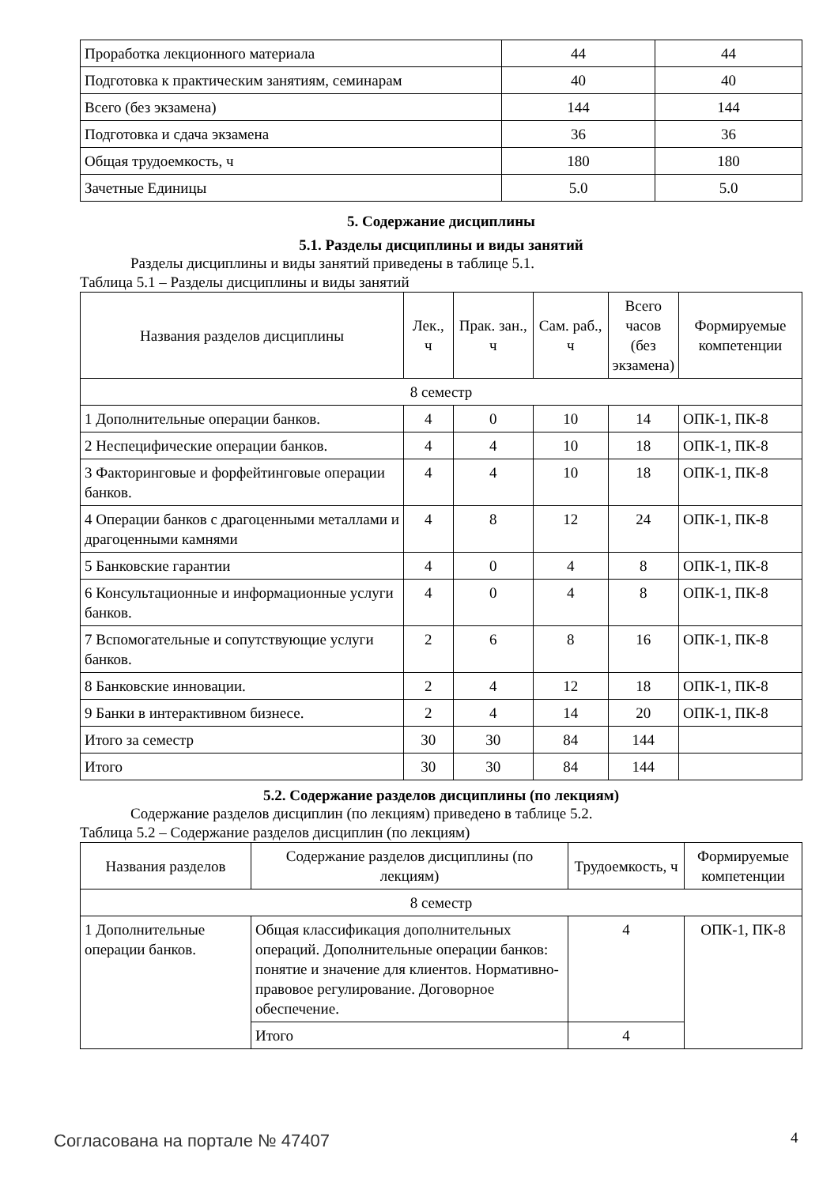| Проработка лекционного материала | 44 | 44 |
| Подготовка к практическим занятиям, семинарам | 40 | 40 |
| Всего (без экзамена) | 144 | 144 |
| Подготовка и сдача экзамена | 36 | 36 |
| Общая трудоемкость, ч | 180 | 180 |
| Зачетные Единицы | 5.0 | 5.0 |
5. Содержание дисциплины
5.1. Разделы дисциплины и виды занятий
Разделы дисциплины и виды занятий приведены в таблице 5.1.
Таблица 5.1 – Разделы дисциплины и виды занятий
| Названия разделов дисциплины | Лек., ч | Прак. зан., ч | Сам. раб., ч | Всего часов (без экзамена) | Формируемые компетенции |
| --- | --- | --- | --- | --- | --- |
| 8 семестр | | | | | |
| 1 Дополнительные операции банков. | 4 | 0 | 10 | 14 | ОПК-1, ПК-8 |
| 2 Неспецифические операции банков. | 4 | 4 | 10 | 18 | ОПК-1, ПК-8 |
| 3 Факторинговые и форфейтинговые операции банков. | 4 | 4 | 10 | 18 | ОПК-1, ПК-8 |
| 4 Операции банков с драгоценными металлами и драгоценными камнями | 4 | 8 | 12 | 24 | ОПК-1, ПК-8 |
| 5 Банковские гарантии | 4 | 0 | 4 | 8 | ОПК-1, ПК-8 |
| 6 Консультационные и информационные услуги банков. | 4 | 0 | 4 | 8 | ОПК-1, ПК-8 |
| 7 Вспомогательные и сопутствующие услуги банков. | 2 | 6 | 8 | 16 | ОПК-1, ПК-8 |
| 8 Банковские инновации. | 2 | 4 | 12 | 18 | ОПК-1, ПК-8 |
| 9 Банки в интерактивном бизнесе. | 2 | 4 | 14 | 20 | ОПК-1, ПК-8 |
| Итого за семестр | 30 | 30 | 84 | 144 | |
| Итого | 30 | 30 | 84 | 144 | |
5.2. Содержание разделов дисциплины (по лекциям)
Содержание разделов дисциплин (по лекциям) приведено в таблице 5.2.
Таблица 5.2 – Содержание разделов дисциплин (по лекциям)
| Названия разделов | Содержание разделов дисциплины (по лекциям) | Трудоемкость, ч | Формируемые компетенции |
| --- | --- | --- | --- |
| 8 семестр | | | |
| 1 Дополнительные операции банков. | Общая классификация дополнительных операций. Дополнительные операции банков: понятие и значение для клиентов. Нормативно-правовое регулирование. Договорное обеспечение. | 4 | ОПК-1, ПК-8 |
| | Итого | 4 | |
Согласована на портале № 47407 4